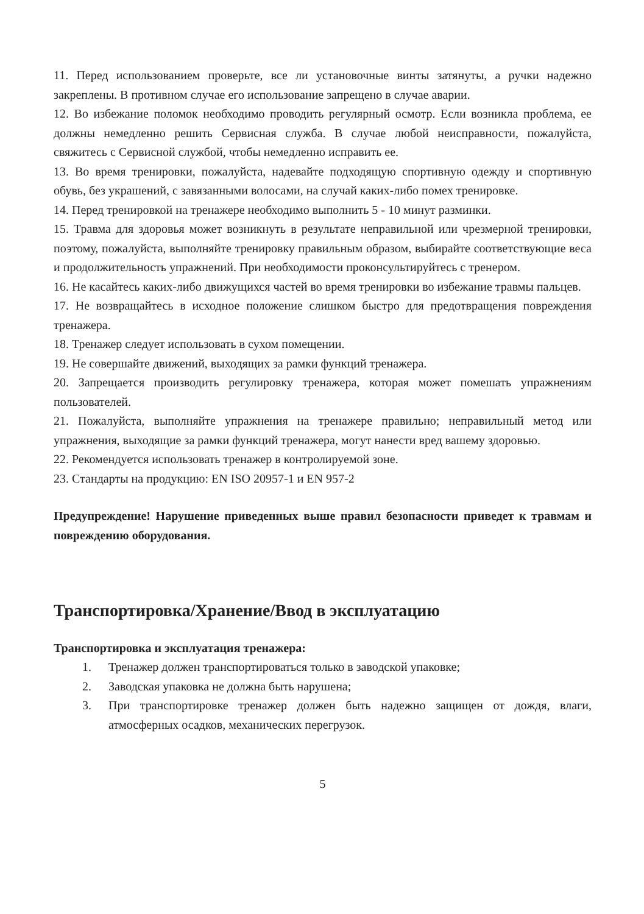11. Перед использованием проверьте, все ли установочные винты затянуты, а ручки надежно закреплены. В противном случае его использование запрещено в случае аварии.
12. Во избежание поломок необходимо проводить регулярный осмотр. Если возникла проблема, ее должны немедленно решить Сервисная служба. В случае любой неисправности, пожалуйста, свяжитесь с Сервисной службой, чтобы немедленно исправить ее.
13. Во время тренировки, пожалуйста, надевайте подходящую спортивную одежду и спортивную обувь, без украшений, с завязанными волосами, на случай каких-либо помех тренировке.
14. Перед тренировкой на тренажере необходимо выполнить 5 - 10 минут разминки.
15. Травма для здоровья может возникнуть в результате неправильной или чрезмерной тренировки, поэтому, пожалуйста, выполняйте тренировку правильным образом, выбирайте соответствующие веса и продолжительность упражнений. При необходимости проконсультируйтесь с тренером.
16. Не касайтесь каких-либо движущихся частей во время тренировки во избежание травмы пальцев.
17. Не возвращайтесь в исходное положение слишком быстро для предотвращения повреждения тренажера.
18. Тренажер следует использовать в сухом помещении.
19. Не совершайте движений, выходящих за рамки функций тренажера.
20. Запрещается производить регулировку тренажера, которая может помешать упражнениям пользователей.
21. Пожалуйста, выполняйте упражнения на тренажере правильно; неправильный метод или упражнения, выходящие за рамки функций тренажера, могут нанести вред вашему здоровью.
22. Рекомендуется использовать тренажер в контролируемой зоне.
23. Стандарты на продукцию: EN ISO 20957-1 и EN 957-2
Предупреждение! Нарушение приведенных выше правил безопасности приведет к травмам и повреждению оборудования.
Транспортировка/Хранение/Ввод в эксплуатацию
Транспортировка и эксплуатация тренажера:
1. Тренажер должен транспортироваться только в заводской упаковке;
2. Заводская упаковка не должна быть нарушена;
3. При транспортировке тренажер должен быть надежно защищен от дождя, влаги, атмосферных осадков, механических перегрузок.
5